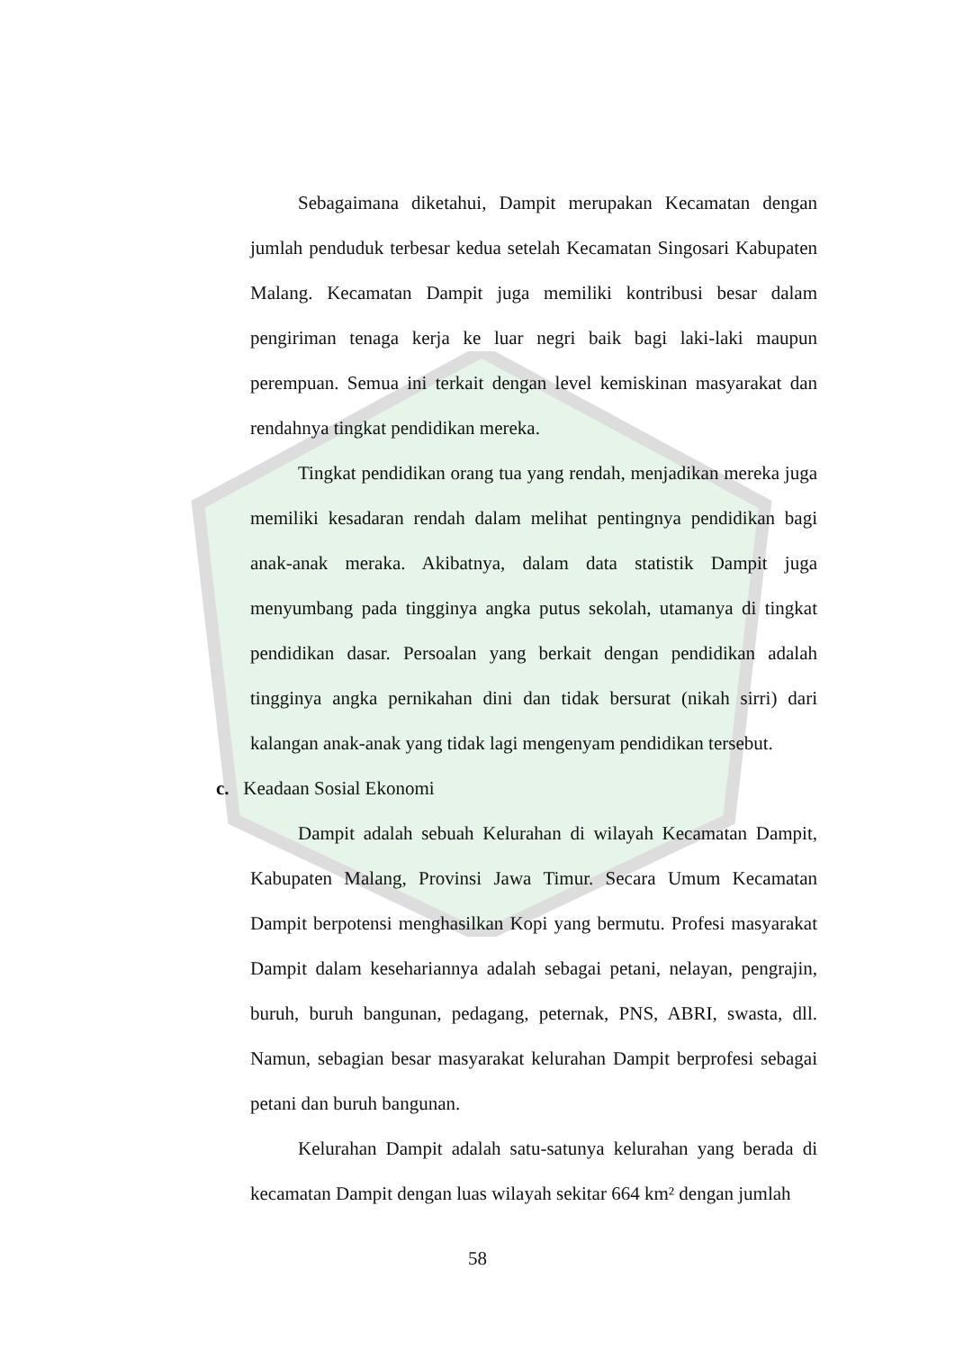Sebagaimana diketahui, Dampit merupakan Kecamatan dengan jumlah penduduk terbesar kedua setelah Kecamatan Singosari Kabupaten Malang. Kecamatan Dampit juga memiliki kontribusi besar dalam pengiriman tenaga kerja ke luar negri baik bagi laki-laki maupun perempuan. Semua ini terkait dengan level kemiskinan masyarakat dan rendahnya tingkat pendidikan mereka.
Tingkat pendidikan orang tua yang rendah, menjadikan mereka juga memiliki kesadaran rendah dalam melihat pentingnya pendidikan bagi anak-anak meraka. Akibatnya, dalam data statistik Dampit juga menyumbang pada tingginya angka putus sekolah, utamanya di tingkat pendidikan dasar. Persoalan yang berkait dengan pendidikan adalah tingginya angka pernikahan dini dan tidak bersurat (nikah sirri) dari kalangan anak-anak yang tidak lagi mengenyam pendidikan tersebut.
c. Keadaan Sosial Ekonomi
Dampit adalah sebuah Kelurahan di wilayah Kecamatan Dampit, Kabupaten Malang, Provinsi Jawa Timur. Secara Umum Kecamatan Dampit berpotensi menghasilkan Kopi yang bermutu. Profesi masyarakat Dampit dalam kesehariannya adalah sebagai petani, nelayan, pengrajin, buruh, buruh bangunan, pedagang, peternak, PNS, ABRI, swasta, dll. Namun, sebagian besar masyarakat kelurahan Dampit berprofesi sebagai petani dan buruh bangunan.
Kelurahan Dampit adalah satu-satunya kelurahan yang berada di kecamatan Dampit dengan luas wilayah sekitar 664 km² dengan jumlah
58